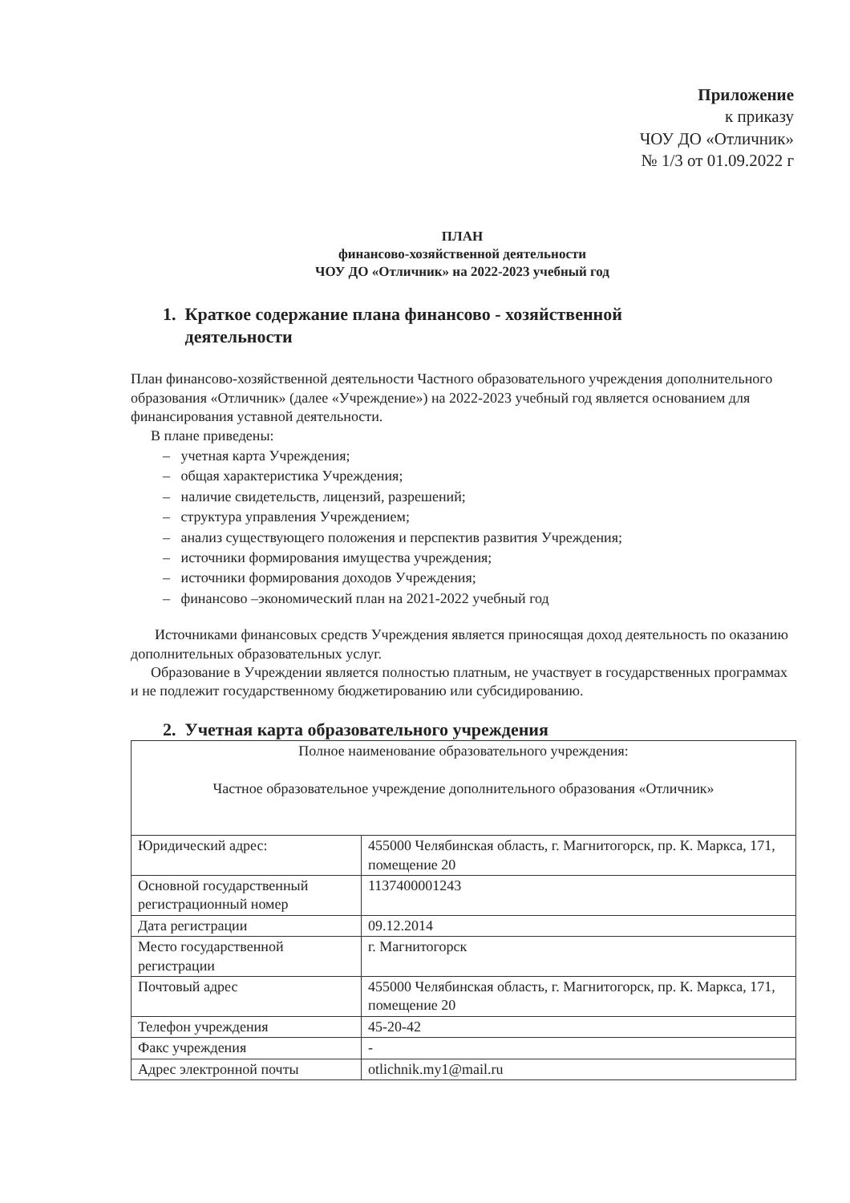Приложение
к приказу
ЧОУ ДО «Отличник»
№ 1/3 от 01.09.2022 г
ПЛАН
финансово-хозяйственной деятельности
ЧОУ ДО «Отличник» на 2022-2023 учебный год
1. Краткое содержание плана финансово - хозяйственной
деятельности
План финансово-хозяйственной деятельности Частного образовательного учреждения дополнительного образования «Отличник» (далее «Учреждение») на 2022-2023 учебный год является основанием для финансирования уставной деятельности.
В плане приведены:
– учетная карта Учреждения;
– общая характеристика Учреждения;
– наличие свидетельств, лицензий, разрешений;
– структура управления Учреждением;
– анализ существующего положения и перспектив развития Учреждения;
– источники формирования имущества учреждения;
– источники формирования доходов Учреждения;
– финансово –экономический план на 2021-2022 учебный год
Источниками финансовых средств Учреждения является приносящая доход деятельность по оказанию дополнительных образовательных услуг.
Образование в Учреждении является полностью платным, не участвует в государственных программах и не подлежит государственному бюджетированию или субсидированию.
2. Учетная карта образовательного учреждения
| Полное наименование образовательного учреждения: Частное образовательное учреждение дополнительного образования «Отличник» | |
| Юридический адрес: | 455000 Челябинская область, г. Магнитогорск, пр. К. Маркса, 171, помещение 20 |
| Основной государственный регистрационный номер | 1137400001243 |
| Дата регистрации | 09.12.2014 |
| Место государственной регистрации | г. Магнитогорск |
| Почтовый адрес | 455000 Челябинская область, г. Магнитогорск, пр. К. Маркса, 171, помещение 20 |
| Телефон учреждения | 45-20-42 |
| Факс учреждения | - |
| Адрес электронной почты | otlichnik.my1@mail.ru |